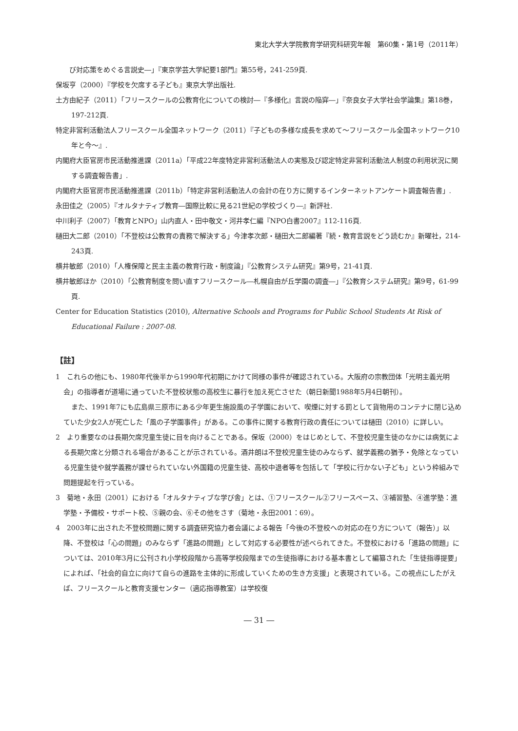東北大学大学院教育学研究科研究年報　第60集・第1号（2011年）
　　び対応策をめぐる言説史―」『東京学芸大学紀要1部門』第55号，241-259頁.
保坂亨（2000）『学校を欠席する子ども』東京大学出版社.
土方由紀子（2011）「フリースクールの公教育化についての検討―『多様化』言説の陥穽―」『奈良女子大学社会学論集』第18巻，197-212頁.
特定非営利活動法人フリースクール全国ネットワーク（2011）『子どもの多様な成長を求めて～フリースクール全国ネットワーク10年と今～』.
内閣府大臣官房市民活動推進課（2011a）「平成22年度特定非営利活動法人の実態及び認定特定非営利活動法人制度の利用状況に関する調査報告書」.
内閣府大臣官房市民活動推進課（2011b）「特定非営利活動法人の会計の在り方に関するインターネットアンケート調査報告書」.
永田佳之（2005）『オルタナティブ教育―国際比較に見る21世紀の学校づくり―』新評社.
中川利子（2007）「教育とNPO」山内直人・田中敬文・河井孝仁編『NPO白書2007』112-116頁.
樋田大二郎（2010）「不登校は公教育の責務で解決する」今津孝次郎・樋田大二郎編著『続・教育言説をどう読むか』新曜社，214-243頁.
横井敏郎（2010）「人権保障と民主主義の教育行政・制度論」『公教育システム研究』第9号，21-41頁.
横井敏郎ほか（2010）「公教育制度を問い直すフリースクール―札幌自由が丘学園の調査―」『公教育システム研究』第9号，61-99頁.
Center for Education Statistics (2010), Alternative Schools and Programs for Public School Students At Risk of Educational Failure : 2007-08.
【註】
1　これらの他にも、1980年代後半から1990年代初期にかけて同様の事件が確認されている。大阪府の宗教団体「光明主義光明会」の指導者が道場に通っていた不登校状態の高校生に暴行を加え死亡させた（朝日新聞1988年5月4日朝刊）。
また、1991年7にも広島県三原市にある少年更生施設風の子学園において、喫煙に対する罰として貨物用のコンテナに閉じ込めていた少女2人が死亡した「風の子学園事件」がある。この事件に関する教育行政の責任については樋田（2010）に詳しい。
2　より重要なのは長期欠席児童生徒に目を向けることである。保坂（2000）をはじめとして、不登校児童生徒のなかには病気による長期欠席と分類される場合があることが示されている。酒井朗は不登校児童生徒のみならず、就学義務の猶予・免除となっている児童生徒や就学義務が課せられていない外国籍の児童生徒、高校中退者等を包括して「学校に行かない子ども」という枠組みで問題提起を行っている。
3　菊地・永田（2001）における「オルタナティブな学び舎」とは、①フリースクール②フリースペース、③補習塾、④進学塾：進学塾・予備校・サポート校、⑤親の会、⑥その他をさす（菊地・永田2001：69）。
4　2003年に出された不登校問題に関する調査研究協力者会議による報告「今後の不登校への対応の在り方について（報告）」以降、不登校は「心の問題」のみならず「進路の問題」として対応する必要性が述べられてきた。不登校における「進路の問題」については、2010年3月に公刊され小学校段階から高等学校段階までの生徒指導における基本書として編纂された「生徒指導提要」によれば、「社会的自立に向けて自らの進路を主体的に形成していくための生き方支援」と表現されている。この視点にしたがえば、フリースクールと教育支援センター（適応指導教室）は学校復
― 31 ―